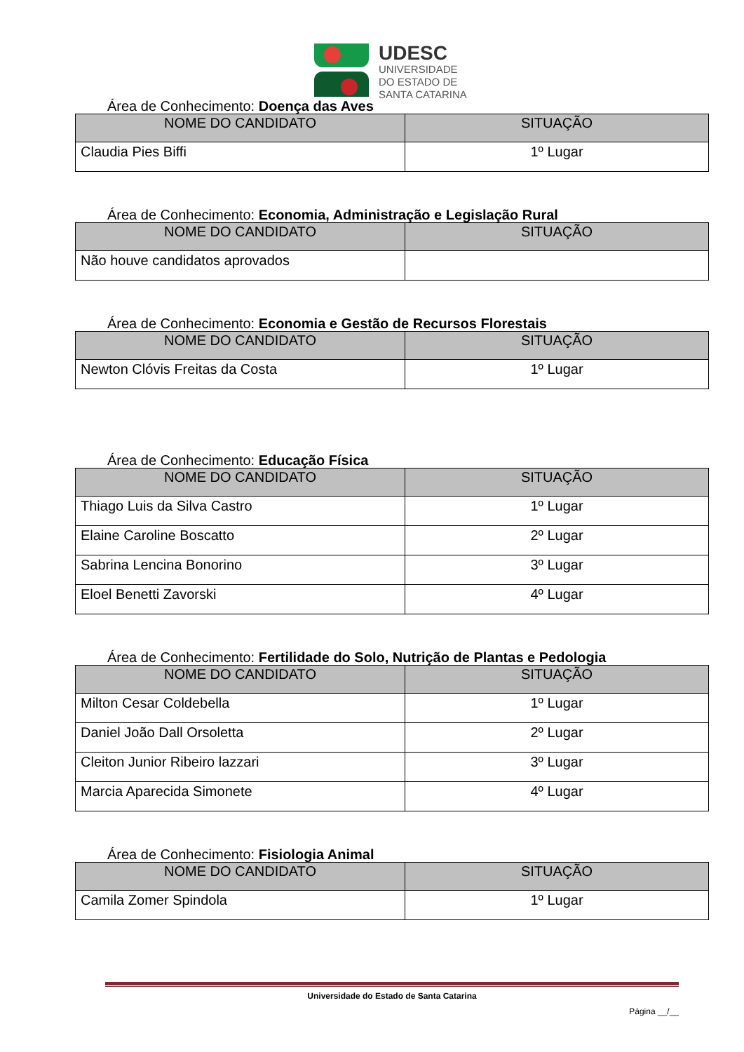UDESC
UNIVERSIDADE
DO ESTADO DE
SANTA CATARINA
Área de Conhecimento: Doença das Aves
| NOME DO CANDIDATO | SITUAÇÃO |
| --- | --- |
| Claudia Pies Biffi | 1º Lugar |
Área de Conhecimento: Economia, Administração e Legislação Rural
| NOME DO CANDIDATO | SITUAÇÃO |
| --- | --- |
| Não houve candidatos aprovados | |
Área de Conhecimento: Economia e Gestão de Recursos Florestais
| NOME DO CANDIDATO | SITUAÇÃO |
| --- | --- |
| Newton Clóvis Freitas da Costa | 1º Lugar |
Área de Conhecimento: Educação Física
| NOME DO CANDIDATO | SITUAÇÃO |
| --- | --- |
| Thiago Luis da Silva Castro | 1º Lugar |
| Elaine Caroline Boscatto | 2º Lugar |
| Sabrina Lencina Bonorino | 3º Lugar |
| Eloel Benetti Zavorski | 4º Lugar |
Área de Conhecimento: Fertilidade do Solo, Nutrição de Plantas e Pedologia
| NOME DO CANDIDATO | SITUAÇÃO |
| --- | --- |
| Milton Cesar Coldebella | 1º Lugar |
| Daniel João Dall Orsoletta | 2º Lugar |
| Cleiton Junior Ribeiro lazzari | 3º Lugar |
| Marcia Aparecida Simonete | 4º Lugar |
Área de Conhecimento: Fisiologia Animal
| NOME DO CANDIDATO | SITUAÇÃO |
| --- | --- |
| Camila Zomer Spindola | 1º Lugar |
Universidade do Estado de Santa Catarina
Página __/__